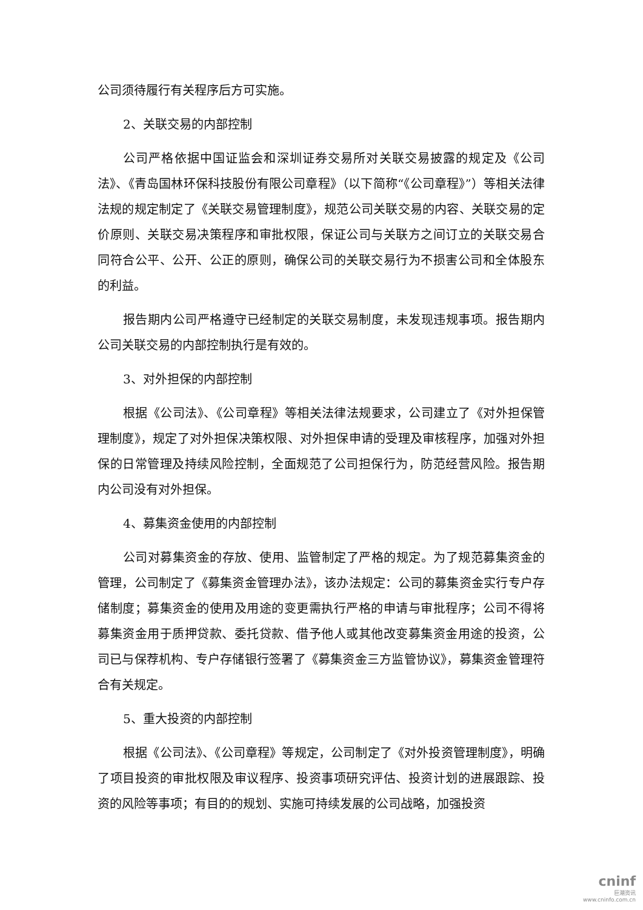公司须待履行有关程序后方可实施。
2、关联交易的内部控制
公司严格依据中国证监会和深圳证券交易所对关联交易披露的规定及《公司法》、《青岛国林环保科技股份有限公司章程》（以下简称“《公司章程》”）等相关法律法规的规定制定了《关联交易管理制度》，规范公司关联交易的内容、关联交易的定价原则、关联交易决策程序和审批权限，保证公司与关联方之间订立的关联交易合同符合公平、公开、公正的原则，确保公司的关联交易行为不损害公司和全体股东的利益。
报告期内公司严格遵守已经制定的关联交易制度，未发现违规事项。报告期内公司关联交易的内部控制执行是有效的。
3、对外担保的内部控制
根据《公司法》、《公司章程》等相关法律法规要求，公司建立了《对外担保管理制度》，规定了对外担保决策权限、对外担保申请的受理及审核程序，加强对外担保的日常管理及持续风险控制，全面规范了公司担保行为，防范经营风险。报告期内公司没有对外担保。
4、募集资金使用的内部控制
公司对募集资金的存放、使用、监管制定了严格的规定。为了规范募集资金的管理，公司制定了《募集资金管理办法》，该办法规定：公司的募集资金实行专户存储制度；募集资金的使用及用途的变更需执行严格的申请与审批程序；公司不得将募集资金用于质押贷款、委托贷款、借予他人或其他改变募集资金用途的投资，公司已与保荐机构、专户存储银行签署了《募集资金三方监管协议》，募集资金管理符合有关规定。
5、重大投资的内部控制
根据《公司法》、《公司章程》等规定，公司制定了《对外投资管理制度》，明确了项目投资的审批权限及审议程序、投资事项研究评估、投资计划的进展跟踪、投资的风险等事项；有目的的规划、实施可持续发展的公司战略，加强投资
cninf
巨潮资讯
www.cninfo.com.cn